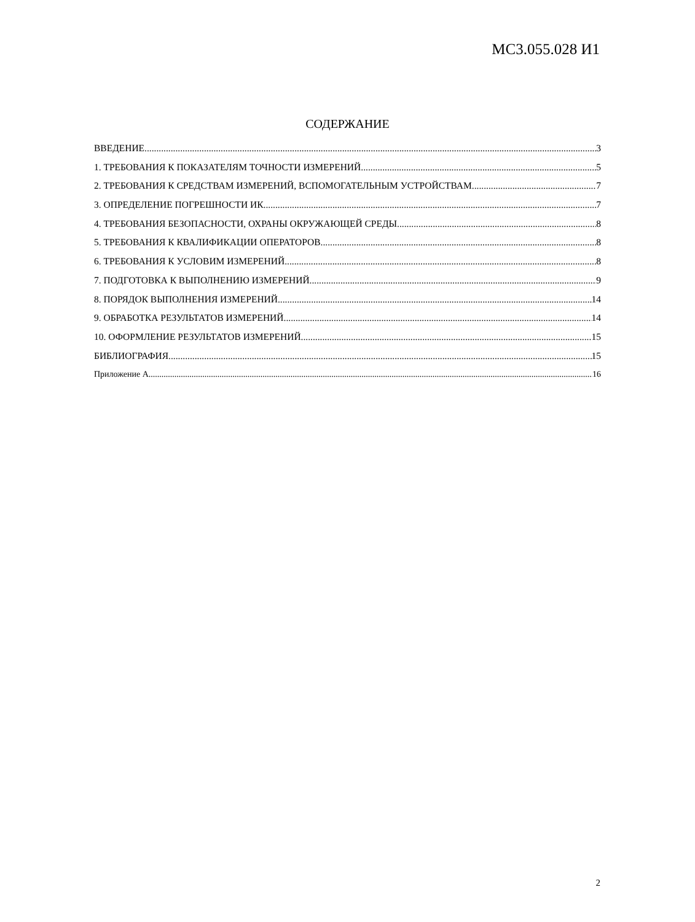МС3.055.028 И1
СОДЕРЖАНИЕ
ВВЕДЕНИЕ 3
1. ТРЕБОВАНИЯ К ПОКАЗАТЕЛЯМ ТОЧНОСТИ ИЗМЕРЕНИЙ 5
2. ТРЕБОВАНИЯ К СРЕДСТВАМ ИЗМЕРЕНИЙ, ВСПОМОГАТЕЛЬНЫМ УСТРОЙСТВАМ 7
3. ОПРЕДЕЛЕНИЕ ПОГРЕШНОСТИ ИК 7
4. ТРЕБОВАНИЯ БЕЗОПАСНОСТИ, ОХРАНЫ ОКРУЖАЮЩЕЙ СРЕДЫ 8
5. ТРЕБОВАНИЯ К КВАЛИФИКАЦИИ ОПЕРАТОРОВ 8
6. ТРЕБОВАНИЯ К УСЛОВИМ ИЗМЕРЕНИЙ 8
7. ПОДГОТОВКА К ВЫПОЛНЕНИЮ ИЗМЕРЕНИЙ 9
8. ПОРЯДОК ВЫПОЛНЕНИЯ ИЗМЕРЕНИЙ 14
9. ОБРАБОТКА РЕЗУЛЬТАТОВ ИЗМЕРЕНИЙ 14
10. ОФОРМЛЕНИЕ РЕЗУЛЬТАТОВ ИЗМЕРЕНИЙ 15
БИБЛИОГРАФИЯ 15
Приложение А 16
2